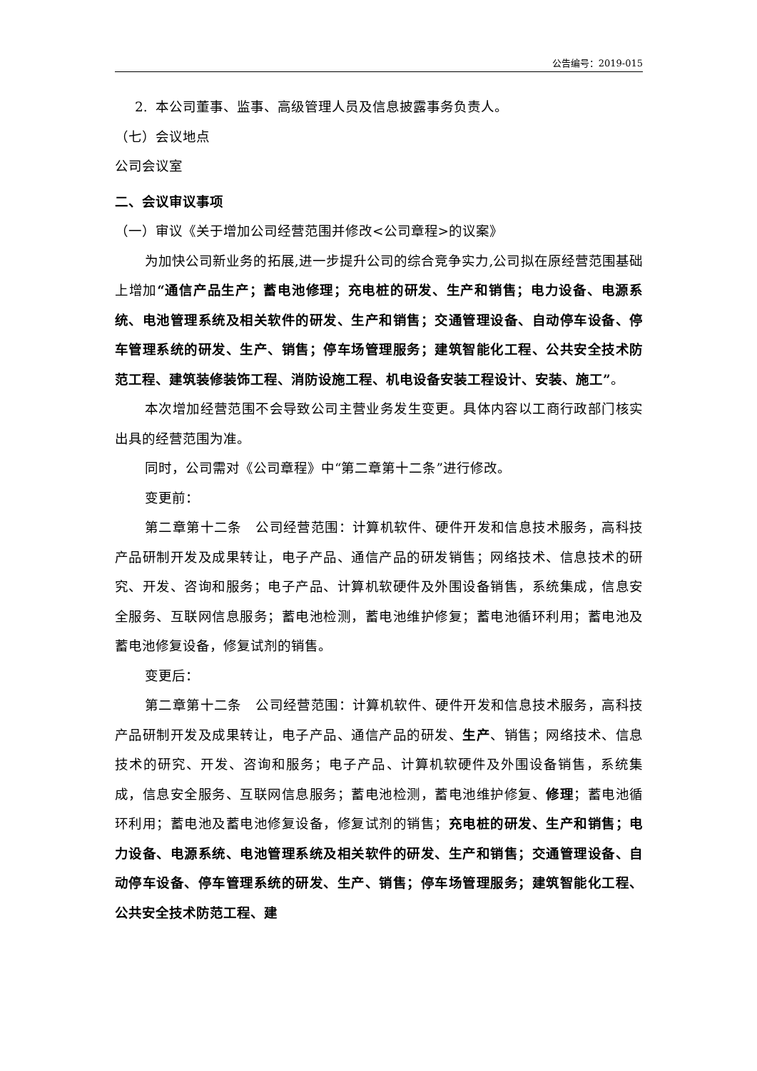公告编号：2019-015
2. 本公司董事、监事、高级管理人员及信息披露事务负责人。
（七）会议地点
公司会议室
二、会议审议事项
（一）审议《关于增加公司经营范围并修改<公司章程>的议案》
为加快公司新业务的拓展,进一步提升公司的综合竞争实力,公司拟在原经营范围基础上增加“通信产品生产；蓄电池修理；充电桩的研发、生产和销售；电力设备、电源系统、电池管理系统及相关软件的研发、生产和销售；交通管理设备、自动停车设备、停车管理系统的研发、生产、销售；停车场管理服务；建筑智能化工程、公共安全技术防范工程、建筑装修装饰工程、消防设施工程、机电设备安装工程设计、安装、施工”。
本次增加经营范围不会导致公司主营业务发生变更。具体内容以工商行政部门核实出具的经营范围为准。
同时，公司需对《公司章程》中“第二章第十二条”进行修改。
变更前：
第二章第十二条　公司经营范围：计算机软件、硬件开发和信息技术服务，高科技产品研制开发及成果转让，电子产品、通信产品的研发销售；网络技术、信息技术的研究、开发、咨询和服务；电子产品、计算机软硬件及外围设备销售，系统集成，信息安全服务、互联网信息服务；蓄电池检测，蓄电池维护修复；蓄电池循环利用；蓄电池及蓄电池修复设备，修复试剂的销售。
变更后：
第二章第十二条　公司经营范围：计算机软件、硬件开发和信息技术服务，高科技产品研制开发及成果转让，电子产品、通信产品的研发、生产、销售；网络技术、信息技术的研究、开发、咨询和服务；电子产品、计算机软硬件及外围设备销售，系统集成，信息安全服务、互联网信息服务；蓄电池检测，蓄电池维护修复、修理；蓄电池循环利用；蓄电池及蓄电池修复设备，修复试剂的销售；充电桩的研发、生产和销售；电力设备、电源系统、电池管理系统及相关软件的研发、生产和销售；交通管理设备、自动停车设备、停车管理系统的研发、生产、销售；停车场管理服务；建筑智能化工程、公共安全技术防范工程、建